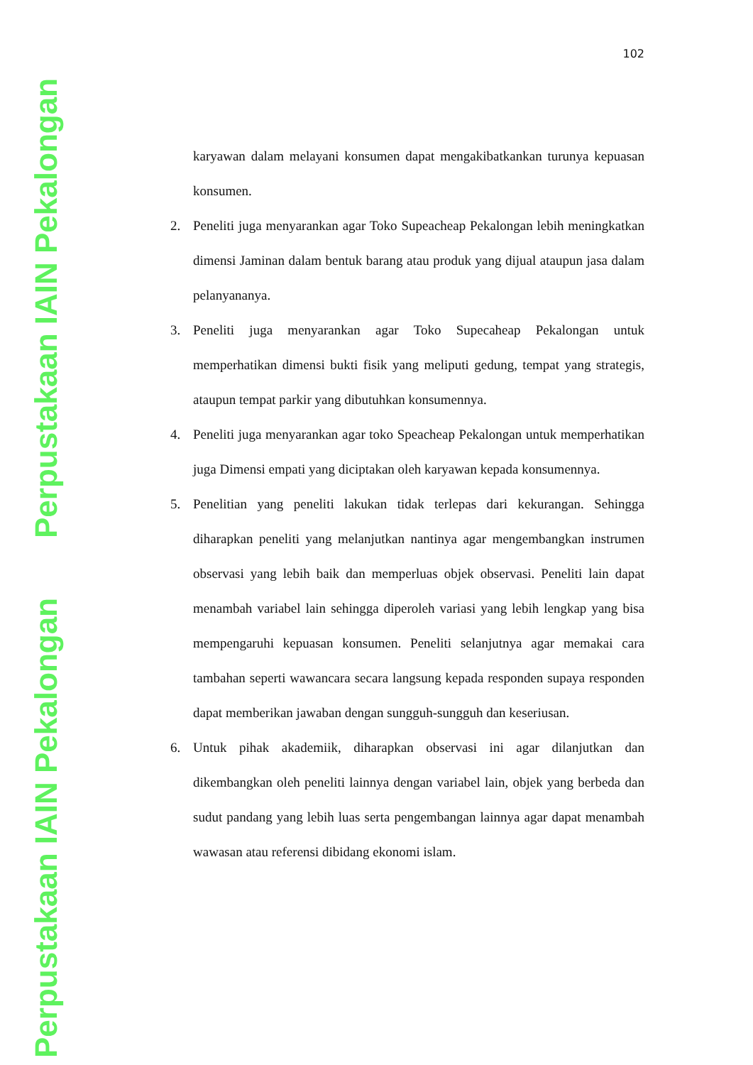Perpustakaan IAIN Pekalongan
Perpustakaan IAIN Pekalongan
102
karyawan dalam melayani konsumen dapat mengakibatkankan turunya kepuasan konsumen.
2. Peneliti juga menyarankan agar Toko Supeacheap Pekalongan lebih meningkatkan dimensi Jaminan dalam bentuk barang atau produk yang dijual ataupun jasa dalam pelanyananya.
3. Peneliti juga menyarankan agar Toko Supecaheap Pekalongan untuk memperhatikan dimensi bukti fisik yang meliputi gedung, tempat yang strategis, ataupun tempat parkir yang dibutuhkan konsumennya.
4. Peneliti juga menyarankan agar toko Speacheap Pekalongan untuk memperhatikan juga Dimensi empati yang diciptakan oleh karyawan kepada konsumennya.
5. Penelitian yang peneliti lakukan tidak terlepas dari kekurangan. Sehingga diharapkan peneliti yang melanjutkan nantinya agar mengembangkan instrumen observasi yang lebih baik dan memperluas objek observasi. Peneliti lain dapat menambah variabel lain sehingga diperoleh variasi yang lebih lengkap yang bisa mempengaruhi kepuasan konsumen. Peneliti selanjutnya agar memakai cara tambahan seperti wawancara secara langsung kepada responden supaya responden dapat memberikan jawaban dengan sungguh-sungguh dan keseriusan.
6. Untuk pihak akademiik, diharapkan observasi ini agar dilanjutkan dan dikembangkan oleh peneliti lainnya dengan variabel lain, objek yang berbeda dan sudut pandang yang lebih luas serta pengembangan lainnya agar dapat menambah wawasan atau referensi dibidang ekonomi islam.